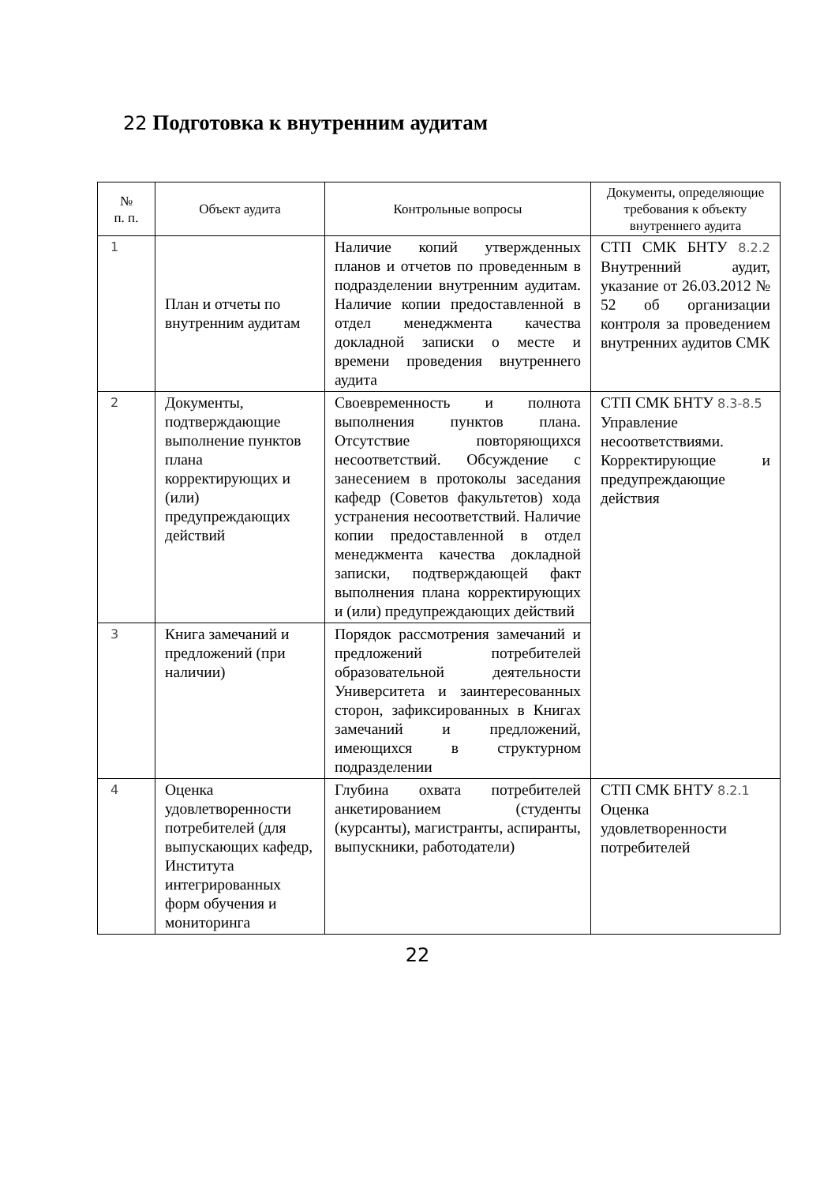22 Подготовка к внутренним аудитам
| № п. п. | Объект аудита | Контрольные вопросы | Документы, определяющие требования к объекту внутреннего аудита |
| --- | --- | --- | --- |
| 1 | План и отчеты по внутренним аудитам | Наличие копий утвержденных планов и отчетов по проведенным в подразделении внутренним аудитам. Наличие копии предоставленной в отдел менеджмента качества докладной записки о месте и времени проведения внутреннего аудита | СТП СМК БНТУ 8.2.2 Внутренний аудит, указание от 26.03.2012 № 52 об организации контроля за проведением внутренних аудитов СМК |
| 2 | Документы, подтверждающие выполнение пунктов плана корректирующих и (или) предупреждающих действий | Своевременность и полнота выполнения пунктов плана. Отсутствие повторяющихся несоответствий. Обсуждение с занесением в протоколы заседания кафедр (Советов факультетов) хода устранения несоответствий. Наличие копии предоставленной в отдел менеджмента качества докладной записки, подтверждающей факт выполнения плана корректирующих и (или) предупреждающих действий | СТП СМК БНТУ 8.3-8.5 Управление несоответствиями. Корректирующие и предупреждающие действия |
| 3 | Книга замечаний и предложений (при наличии) | Порядок рассмотрения замечаний и предложений потребителей образовательной деятельности Университета и заинтересованных сторон, зафиксированных в Книгах замечаний и предложений, имеющихся в структурном подразделении | |
| 4 | Оценка удовлетворенности потребителей (для выпускающих кафедр, Института интегрированных форм обучения и мониторинга | Глубина охвата потребителей анкетированием (студенты (курсанты), магистранты, аспиранты, выпускники, работодатели) | СТП СМК БНТУ 8.2.1 Оценка удовлетворенности потребителей |
22